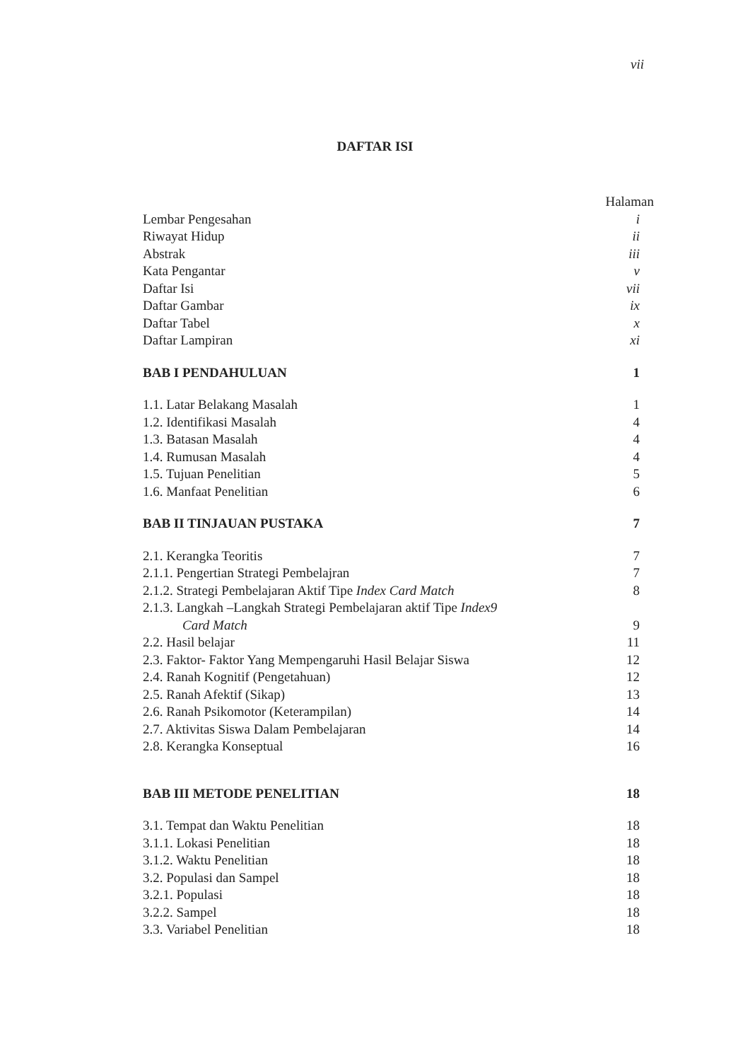vii
DAFTAR ISI
Halaman
Lembar Pengesahan i
Riwayat Hidup ii
Abstrak iii
Kata Pengantar v
Daftar Isi vii
Daftar Gambar ix
Daftar Tabel x
Daftar Lampiran xi
BAB I PENDAHULUAN 1
1.1. Latar Belakang Masalah 1
1.2. Identifikasi Masalah 4
1.3. Batasan Masalah 4
1.4. Rumusan Masalah 4
1.5. Tujuan Penelitian 5
1.6. Manfaat Penelitian 6
BAB II TINJAUAN PUSTAKA 7
2.1. Kerangka Teoritis 7
2.1.1. Pengertian Strategi Pembelajran 7
2.1.2. Strategi Pembelajaran Aktif Tipe Index Card Match 8
2.1.3. Langkah –Langkah Strategi Pembelajaran aktif Tipe Index9
Card Match 9
2.2. Hasil belajar 11
2.3. Faktor- Faktor Yang Mempengaruhi Hasil Belajar Siswa 12
2.4. Ranah Kognitif (Pengetahuan) 12
2.5. Ranah Afektif (Sikap) 13
2.6. Ranah Psikomotor (Keterampilan) 14
2.7. Aktivitas Siswa Dalam Pembelajaran 14
2.8. Kerangka Konseptual 16
BAB III METODE PENELITIAN 18
3.1. Tempat dan Waktu Penelitian 18
3.1.1. Lokasi Penelitian 18
3.1.2. Waktu Penelitian 18
3.2. Populasi dan Sampel 18
3.2.1. Populasi 18
3.2.2. Sampel 18
3.3. Variabel Penelitian 18